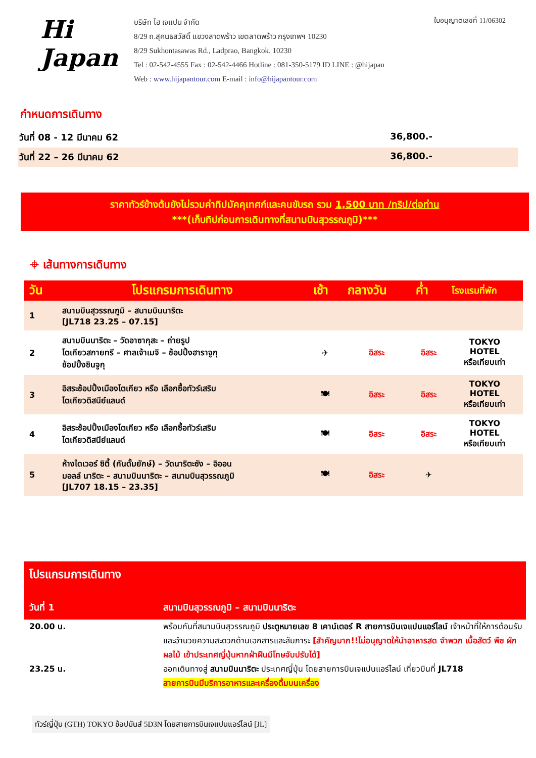Hi
Japan
บริษัท ไฮ เจแปน จำกัด
8/29 ถ.สุคนธสวัสดิ์ แขวงลาดพร้าว เขตลาดพร้าว กรุงเทพฯ 10230
8/29 Sukhontasawas Rd., Ladprao, Bangkok. 10230
Tel : 02-542-4555 Fax : 02-542-4466 Hotline : 081-350-5179 ID LINE : @hijapan
Web : www.hijapantour.com E-mail : info@hijapantour.com
ใบอนุญาตเลขที่ 11/06302
กำหนดการเดินทาง
วันที่ 08 - 12 มีนาคม 62 36,800.-
วันที่ 22 – 26 มีนาคม 62 36,800.-
ราคาทัวร์ข้างต้นยังไม่รวมค่าทิปมัคคุเทศก์และคนขับรถ รวม 1,500 บาท /ทริป/ต่อท่าน
***(เก็บทิปก่อนการเดินทางที่สนามบินสุวรรณภูมิ)***
⌖ เส้นทางการเดินทาง
| วัน | โปรแกรมการเดินทาง | เช้า | กลางวัน | ค่ำ | โรงแรมที่พัก |
| --- | --- | --- | --- | --- | --- |
| 1 | สนามบินสุวรรณภูมิ – สนามบินนาริตะ [JL718 23.25 – 07.15] | | | | |
| 2 | สนามบินนาริตะ – วัดอาซากุสะ – ถ่ายรูป โตเกียวสกายทรี – ศาลเจ้าเมจิ – ช้อปปิ้งฮาราจูกุ ช้อปปิ้งชินจูกุ | ✈ | อิสระ | อิสระ | TOKYO HOTEL หรือเทียบเท่า |
| 3 | อิสระช้อปปิ้งเมืองโตเกียว หรือ เลือกซื้อทัวร์เสริม โตเกียวดิสนีย์แลนด์ | 🍽 | อิสระ | อิสระ | TOKYO HOTEL หรือเทียบเท่า |
| 4 | อิสระช้อปปิ้งเมืองโตเกียว หรือ เลือกซื้อทัวร์เสริม โตเกียวดิสนีย์แลนด์ | 🍽 | อิสระ | อิสระ | TOKYO HOTEL หรือเทียบเท่า |
| 5 | ห้างไดเวอร์ ซิตี้ (กันดั้มยักษ์) – วัดนาริตะซัง – อิออน มอลล์ นาริตะ – สนามบินนาริตะ – สนามบินสุวรรณภูมิ [JL707 18.15 – 23.35] | 🍽 | อิสระ | ✈ | |
โปรแกรมการเดินทาง
วันที่ 1 สนามบินสุวรรณภูมิ – สนามบินนาริตะ
20.00 น. พร้อมกันที่สนามบินสุวรรณภูมิ ประตูหมายเลข 8 เคาน์เตอร์ R สายการบินเจแปนแอร์ไลน์ เจ้าหน้าที่ให้การต้อนรับและอำนวยความสะดวกด้านเอกสารและสัมภาระ [สำคัญมาก!!ไม่อนุญาตให้นำอาหารสด จำพวก เนื้อสัตว์ พืช ผัก ผลไม้ เข้าประเทศญี่ปุ่นหากฝ่าฝืนมีโทษจับปรับได้]
23.25 น. ออกเดินทางสู่ สนามบินนาริตะ ประเทศญี่ปุ่น โดยสายการบินเจแปนแอร์ไลน์ เที่ยวบินที่ JL718
สายการบินมีบริการอาหารและเครื่องดื่มบนเครื่อง
ทัวร์ญี่ปุ่น (GTH) TOKYO ช้อปมันส์ 5D3N โดยสายการบินเจแปนแอร์ไลน์ [JL]